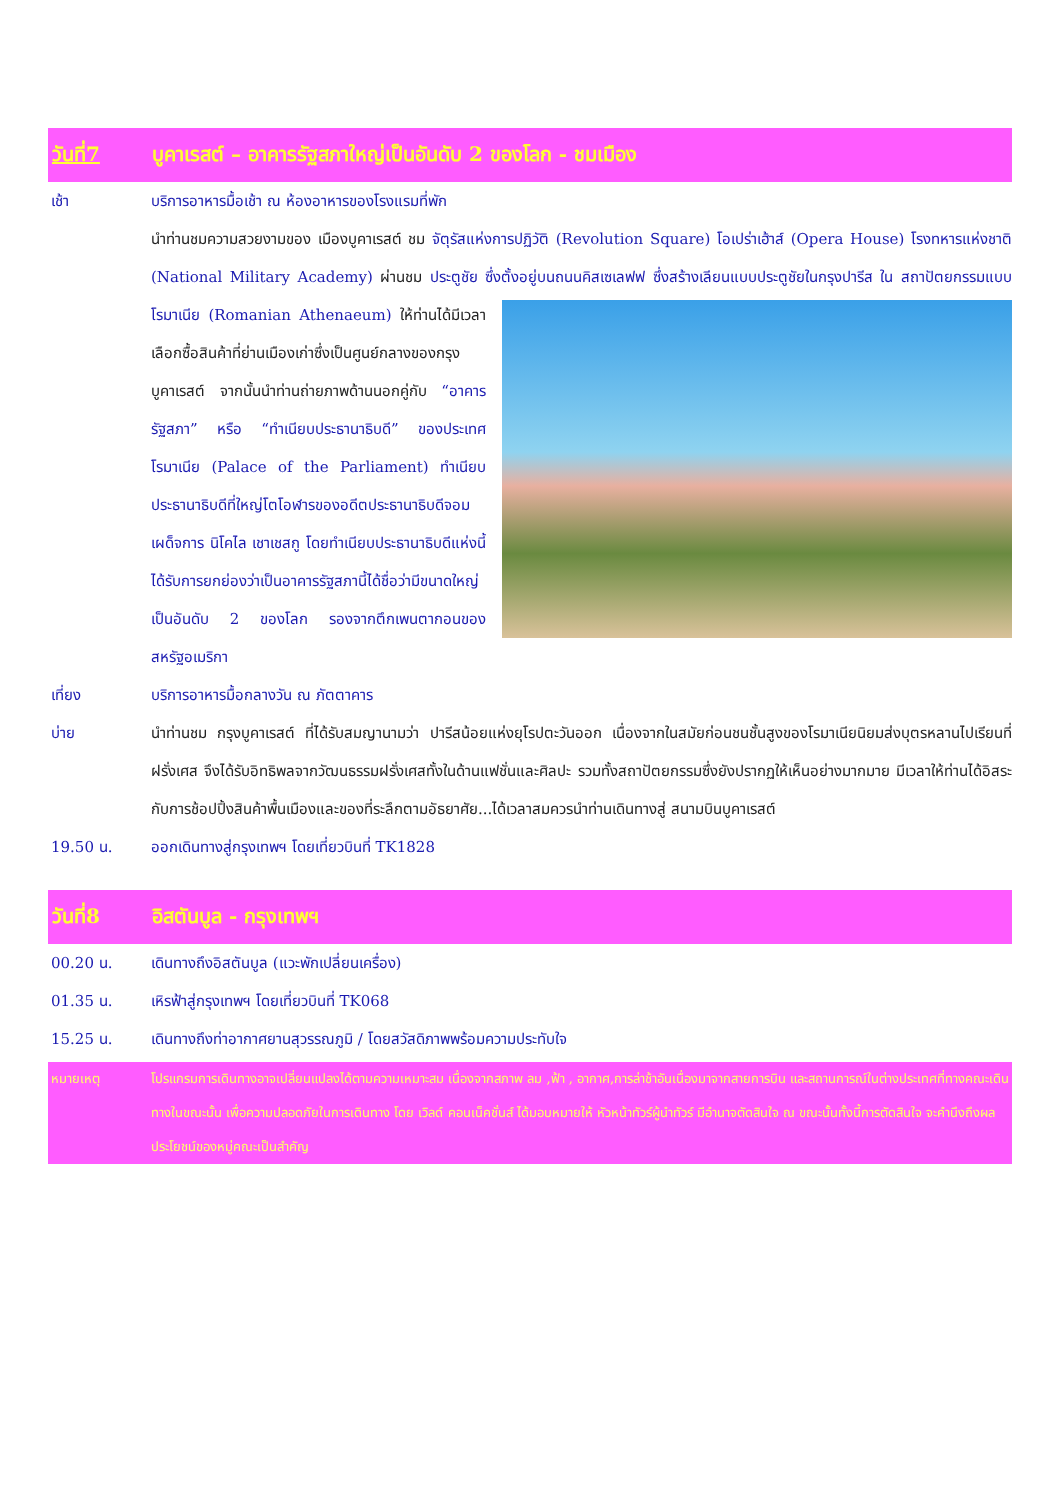วันที่7 บูคาเรสต์ – อาคารรัฐสภาใหญ่เป็นอันดับ 2 ของโลก - ชมเมือง
เช้า บริการอาหารมื้อเช้า ณ ห้องอาหารของโรงแรมที่พัก
นำท่านชมความสวยงามของ เมืองบูคาเรสต์ ชม จัตุรัสแห่งการปฏิวัติ (Revolution Square) โอเปร่าเฮ้าส์ (Opera House) โรงทหารแห่งชาติ (National Military Academy) ผ่านชม ประตูชัย ซึ่งตั้งอยู่บนถนนคิสเซเลฟฟ ซึ่งสร้างเลียนแบบประตูชัยในกรุงปารีส ใน
สถาปัตยกรรมแบบโรมาเนีย (Romanian Athenaeum) ให้ท่านได้มีเวลา เลือกซื้อสินค้าที่ย่านเมืองเก่าซึ่งเป็นศูนย์กลางของกรุงบูคาเรสต์ จากนั้นนำท่านถ่ายภาพด้านนอกคู่กับ “อาคารรัฐสภา” หรือ “ทำเนียบประธานาธิบดี” ของประเทศโรมาเนีย (Palace of the Parliament) ทำเนียบประธานาธิบดีที่ใหญ่โตโอฬารของอดีตประธานาธิบดีจอมเผด็จการ นิโคไล เชาเชสกู โดยทำเนียบประธานาธิบดีแห่งนี้ ได้รับการยกย่องว่าเป็นอาคารรัฐสภานี้ได้ชื่อว่ามีขนาดใหญ่เป็นอันดับ 2 ของโลก รองจากตึกเพนตากอนของสหรัฐอเมริกา
เที่ยง บริการอาหารมื้อกลางวัน ณ ภัตตาคาร
บ่าย นำท่านชม กรุงบูคาเรสต์ ที่ได้รับสมญานามว่า ปารีสน้อยแห่งยุโรปตะวันออก เนื่องจากในสมัยก่อนชนชั้นสูงของโรมาเนียนิยมส่งบุตรหลานไปเรียนที่ฝรั่งเศส จึงได้รับอิทธิพลจากวัฒนธรรมฝรั่งเศสทั้งในด้านแฟชั่นและศิลปะ รวมทั้งสถาปัตยกรรมซึ่งยังปรากฏให้เห็นอย่างมากมาย มีเวลาให้ท่านได้อิสระกับการช้อปปิ้งสินค้าพื้นเมืองและของที่ระลึกตามอัธยาศัย...ได้เวลาสมควรนำท่านเดินทางสู่ สนามบินบูคาเรสต์
19.50 น. ออกเดินทางสู่กรุงเทพฯ โดยเที่ยวบินที่ TK1828
วันที่8 อิสตันบูล - กรุงเทพฯ
00.20 น. เดินทางถึงอิสตันบูล (แวะพักเปลี่ยนเครื่อง)
01.35 น. เหิรฟ้าสู่กรุงเทพฯ โดยเที่ยวบินที่ TK068
15.25 น. เดินทางถึงท่าอากาศยานสุวรรณภูมิ / โดยสวัสดิภาพพร้อมความประทับใจ
หมายเหตุ โปรแกรมการเดินทางอาจเปลี่ยนแปลงได้ตามความเหมาะสม เนื่องจากสภาพ ลม ,ฟ้า , อากาศ,การล่าช้าอันเนื่องมาจากสายการบิน และสถานการณ์ในต่างประเทศที่ทางคณะเดินทางในขณะนั้น เพื่อความปลอดภัยในการเดินทาง โดย เวิลด์ คอนเน็คชั่นส์ ได้มอบหมายให้ หัวหน้าทัวร์ผู้นำทัวร์ มีอำนาจตัดสินใจ ณ ขณะนั้นทั้งนี้การตัดสินใจ จะคำนึงถึงผลประโยชน์ของหมู่คณะเป็นสำคัญ